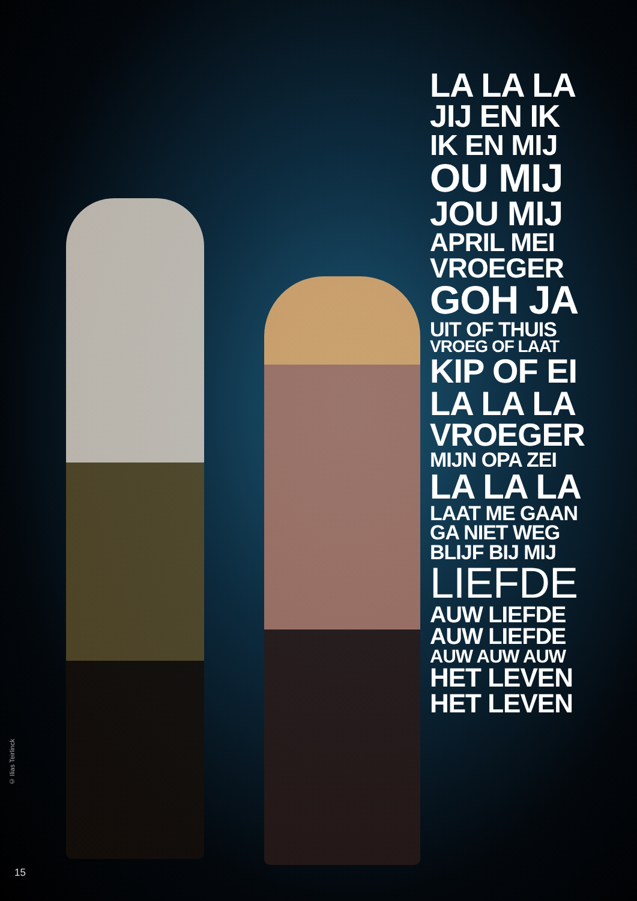LA LA LA
JIJ EN IK
IK EN MIJ
OU MIJ
JOU MIJ
APRIL MEI
VROEGER
GOH JA
UIT OF THUIS
VROEG OF LAAT
KIP OF EI
LA LA LA
VROEGER
MIJN OPA ZEI
LA LA LA
LAAT ME GAAN
GA NIET WEG
BLIJF BIJ MIJ
LIEFDE
AUW LIEFDE
AUW LIEFDE
AUW AUW AUW
HET LEVEN
HET LEVEN
© Ilias Teirlinck
15